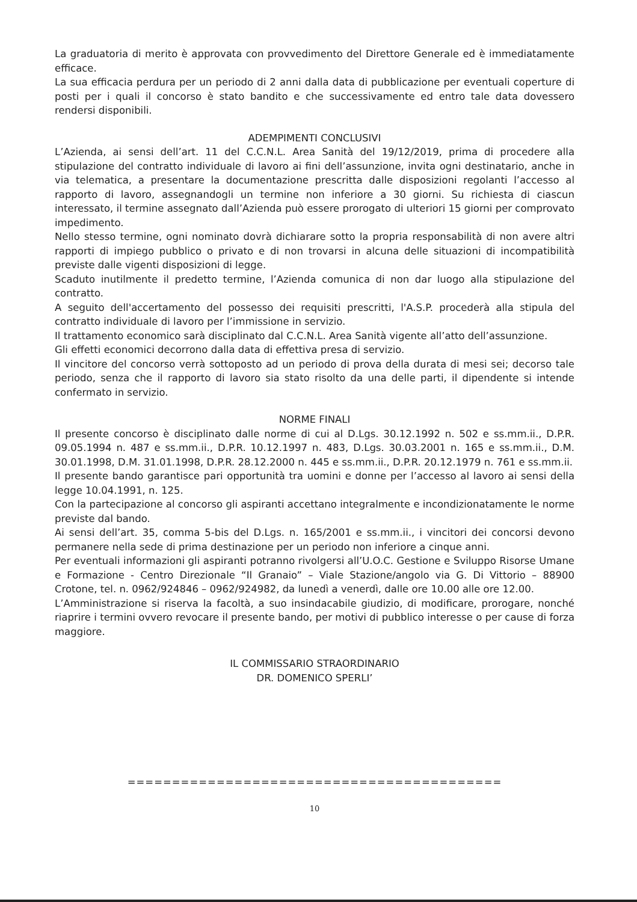La graduatoria di merito è approvata con provvedimento del Direttore Generale ed è immediatamente efficace.
La sua efficacia perdura per un periodo di 2 anni dalla data di pubblicazione per eventuali coperture di posti per i quali il concorso è stato bandito e che successivamente ed entro tale data dovessero rendersi disponibili.
ADEMPIMENTI CONCLUSIVI
L’Azienda, ai sensi dell’art. 11 del C.C.N.L. Area Sanità del 19/12/2019, prima di procedere alla stipulazione del contratto individuale di lavoro ai fini dell’assunzione, invita ogni destinatario, anche in via telematica, a presentare la documentazione prescritta dalle disposizioni regolanti l’accesso al rapporto di lavoro, assegnandogli un termine non inferiore a 30 giorni. Su richiesta di ciascun interessato, il termine assegnato dall’Azienda può essere prorogato di ulteriori 15 giorni per comprovato impedimento.
Nello stesso termine, ogni nominato dovrà dichiarare sotto la propria responsabilità di non avere altri rapporti di impiego pubblico o privato e di non trovarsi in alcuna delle situazioni di incompatibilità previste dalle vigenti disposizioni di legge.
Scaduto inutilmente il predetto termine, l’Azienda comunica di non dar luogo alla stipulazione del contratto.
A seguito dell'accertamento del possesso dei requisiti prescritti, l'A.S.P. procederà alla stipula del contratto individuale di lavoro per l’immissione in servizio.
Il trattamento economico sarà disciplinato dal C.C.N.L. Area Sanità vigente all’atto dell’assunzione.
Gli effetti economici decorrono dalla data di effettiva presa di servizio.
Il vincitore del concorso verrà sottoposto ad un periodo di prova della durata di mesi sei; decorso tale periodo, senza che il rapporto di lavoro sia stato risolto da una delle parti, il dipendente si intende confermato in servizio.
NORME FINALI
Il presente concorso è disciplinato dalle norme di cui al D.Lgs. 30.12.1992 n. 502 e ss.mm.ii., D.P.R. 09.05.1994 n. 487 e ss.mm.ii., D.P.R. 10.12.1997 n. 483, D.Lgs. 30.03.2001 n. 165 e ss.mm.ii., D.M. 30.01.1998, D.M. 31.01.1998, D.P.R. 28.12.2000 n. 445 e ss.mm.ii., D.P.R. 20.12.1979 n. 761 e ss.mm.ii.
Il presente bando garantisce pari opportunità tra uomini e donne per l’accesso al lavoro ai sensi della legge 10.04.1991, n. 125.
Con la partecipazione al concorso gli aspiranti accettano integralmente e incondizionatamente le norme previste dal bando.
Ai sensi dell’art. 35, comma 5-bis del D.Lgs. n. 165/2001 e ss.mm.ii., i vincitori dei concorsi devono permanere nella sede di prima destinazione per un periodo non inferiore a cinque anni.
Per eventuali informazioni gli aspiranti potranno rivolgersi all’U.O.C. Gestione e Sviluppo Risorse Umane e Formazione - Centro Direzionale “Il Granaio” – Viale Stazione/angolo via G. Di Vittorio – 88900 Crotone, tel. n. 0962/924846 – 0962/924982, da lunedì a venerdì, dalle ore 10.00 alle ore 12.00.
L’Amministrazione si riserva la facoltà, a suo insindacabile giudizio, di modificare, prorogare, nonché riaprire i termini ovvero revocare il presente bando, per motivi di pubblico interesse o per cause di forza maggiore.
IL COMMISSARIO STRAORDINARIO
DR. DOMENICO SPERLI’
==========================================
10